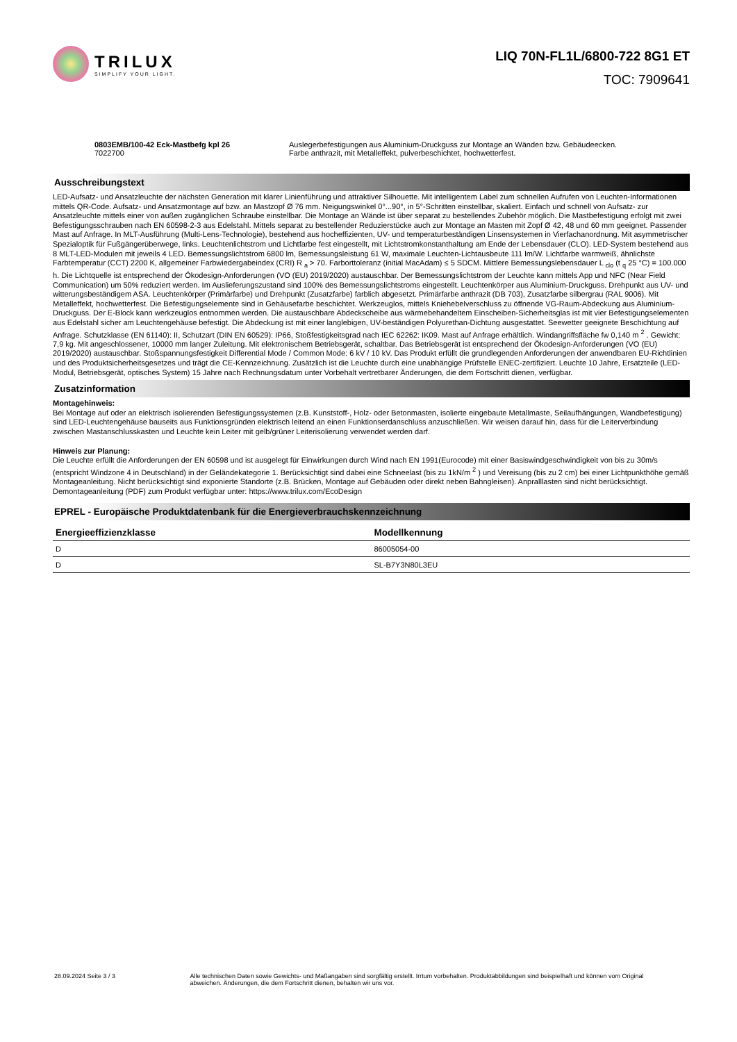TRILUX
SIMPLIFY YOUR LIGHT.
LIQ 70N-FL1L/6800-722 8G1 ET
TOC: 7909641
0803EMB/100-42 Eck-Mastbefg kpl 26
7022700
Auslegerbefestigungen aus Aluminium-Druckguss zur Montage an Wänden bzw. Gebäudeecken.
Farbe anthrazit, mit Metalleffekt, pulverbeschichtet, hochwetterfest.
Ausschreibungstext
LED-Aufsatz- und Ansatzleuchte der nächsten Generation mit klarer Linienführung und attraktiver Silhouette. Mit intelligentem Label zum schnellen Aufrufen von Leuchten-Informationen mittels QR-Code. Aufsatz- und Ansatzmontage auf bzw. an Mastzopf Ø 76 mm. Neigungswinkel 0°...90°, in 5°-Schritten einstellbar, skaliert. Einfach und schnell von Aufsatz- zur Ansatzleuchte mittels einer von außen zugänglichen Schraube einstellbar. Die Montage an Wände ist über separat zu bestellendes Zubehör möglich. Die Mastbefestigung erfolgt mit zwei Befestigungsschrauben nach EN 60598-2-3 aus Edelstahl. Mittels separat zu bestellender Reduzierstücke auch zur Montage an Masten mit Zopf Ø 42, 48 und 60 mm geeignet. Passender Mast auf Anfrage. In MLT-Ausführung (Multi-Lens-Technologie), bestehend aus hocheffizienten, UV- und temperaturbeständigen Linsensystemen in Vierfachanordnung. Mit asymmetrischer Spezialoptik für Fußgängerüberwege, links. Leuchtenlichtstrom und Lichtfarbe fest eingestellt, mit Lichtstromkonstanthaltung am Ende der Lebensdauer (CLO). LED-System bestehend aus 8 MLT-LED-Modulen mit jeweils 4 LED. Bemessungslichtstrom 6800 lm, Bemessungsleistung 61 W, maximale Leuchten-Lichtausbeute 111 lm/W. Lichtfarbe warmweiß, ähnlichste Farbtemperatur (CCT) 2200 K, allgemeiner Farbwiedergabeindex (CRI) R <sub>a</sub> > 70. Farborttoleranz (initial MacAdam) ≤ 5 SDCM. Mittlere Bemessungslebensdauer L <sub>clo</sub> (t <sub>q</sub> 25 °C) = 100.000 h. Die Lichtquelle ist entsprechend der Ökodesign-Anforderungen (VO (EU) 2019/2020) austauschbar. Der Bemessungslichtstrom der Leuchte kann mittels App und NFC (Near Field Communication) um 50% reduziert werden. Im Auslieferungszustand sind 100% des Bemessungslichtstroms eingestellt. Leuchtenkörper aus Aluminium-Druckguss. Drehpunkt aus UV- und witterungsbeständigem ASA. Leuchtenkörper (Primärfarbe) und Drehpunkt (Zusatzfarbe) farblich abgesetzt. Primärfarbe anthrazit (DB 703), Zusatzfarbe silbergrau (RAL 9006). Mit Metalleffekt, hochwetterfest. Die Befestigungselemente sind in Gehäusefarbe beschichtet. Werkzeuglos, mittels Kniehebelverschluss zu öffnende VG-Raum-Abdeckung aus Aluminium-Druckguss. Der E-Block kann werkzeuglos entnommen werden. Die austauschbare Abdeckscheibe aus wärmebehandeltem Einscheiben-Sicherheitsglas ist mit vier Befestigungselementen aus Edelstahl sicher am Leuchtengehäuse befestigt. Die Abdeckung ist mit einer langlebigen, UV-beständigen Polyurethan-Dichtung ausgestattet. Seewetter geeignete Beschichtung auf Anfrage. Schutzklasse (EN 61140): II, Schutzart (DIN EN 60529): IP66, Stoßfestigkeitsgrad nach IEC 62262: IK09. Mast auf Anfrage erhältlich. Windangriffsfläche fw 0,140 m <sup>2</sup> . Gewicht: 7,9 kg. Mit angeschlossener, 10000 mm langer Zuleitung. Mit elektronischem Betriebsgerät, schaltbar. Das Betriebsgerät ist entsprechend der Ökodesign-Anforderungen (VO (EU) 2019/2020) austauschbar. Stoßspannungsfestigkeit Differential Mode / Common Mode: 6 kV / 10 kV. Das Produkt erfüllt die grundlegenden Anforderungen der anwendbaren EU-Richtlinien und des Produktsicherheitsgesetzes und trägt die CE-Kennzeichnung. Zusätzlich ist die Leuchte durch eine unabhängige Prüfstelle ENEC-zertifiziert. Leuchte 10 Jahre, Ersatzteile (LED-Modul, Betriebsgerät, optisches System) 15 Jahre nach Rechnungsdatum unter Vorbehalt vertretbarer Änderungen, die dem Fortschritt dienen, verfügbar.
Zusatzinformation
Montagehinweis:
Bei Montage auf oder an elektrisch isolierenden Befestigungssystemen (z.B. Kunststoff-, Holz- oder Betonmasten, isolierte eingebaute Metallmaste, Seilaufhängungen, Wandbefestigung) sind LED-Leuchtengehäuse bauseits aus Funktionsgründen elektrisch leitend an einen Funktionserdanschluss anzuschließen. Wir weisen darauf hin, dass für die Leiterverbindung zwischen Mastanschlusskasten und Leuchte kein Leiter mit gelb/grüner Leiterisolierung verwendet werden darf.
Hinweis zur Planung:
Die Leuchte erfüllt die Anforderungen der EN 60598 und ist ausgelegt für Einwirkungen durch Wind nach EN 1991(Eurocode) mit einer Basiswindgeschwindigkeit von bis zu 30m/s (entspricht Windzone 4 in Deutschland) in der Geländekategorie 1. Berücksichtigt sind dabei eine Schneelast (bis zu 1kN/m <sup>2</sup> ) und Vereisung (bis zu 2 cm) bei einer Lichtpunkthöhe gemäß Montageanleitung. Nicht berücksichtigt sind exponierte Standorte (z.B. Brücken, Montage auf Gebäuden oder direkt neben Bahngleisen). Anpralllasten sind nicht berücksichtigt.
Demontageanleitung (PDF) zum Produkt verfügbar unter: https://www.trilux.com/EcoDesign
EPREL - Europäische Produktdatenbank für die Energieverbrauchskennzeichnung
| Energieeffizienzklasse | Modellkennung |
| --- | --- |
| D | 86005054-00 |
| D | SL-B7Y3N80L3EU |
28.09.2024 Seite 3 / 3 Alle technischen Daten sowie Gewichts- und Maßangaben sind sorgfältig erstellt. Irrtum vorbehalten. Produktabbildungen sind beispielhaft und können vom Original abweichen. Änderungen, die dem Fortschritt dienen, behalten wir uns vor.